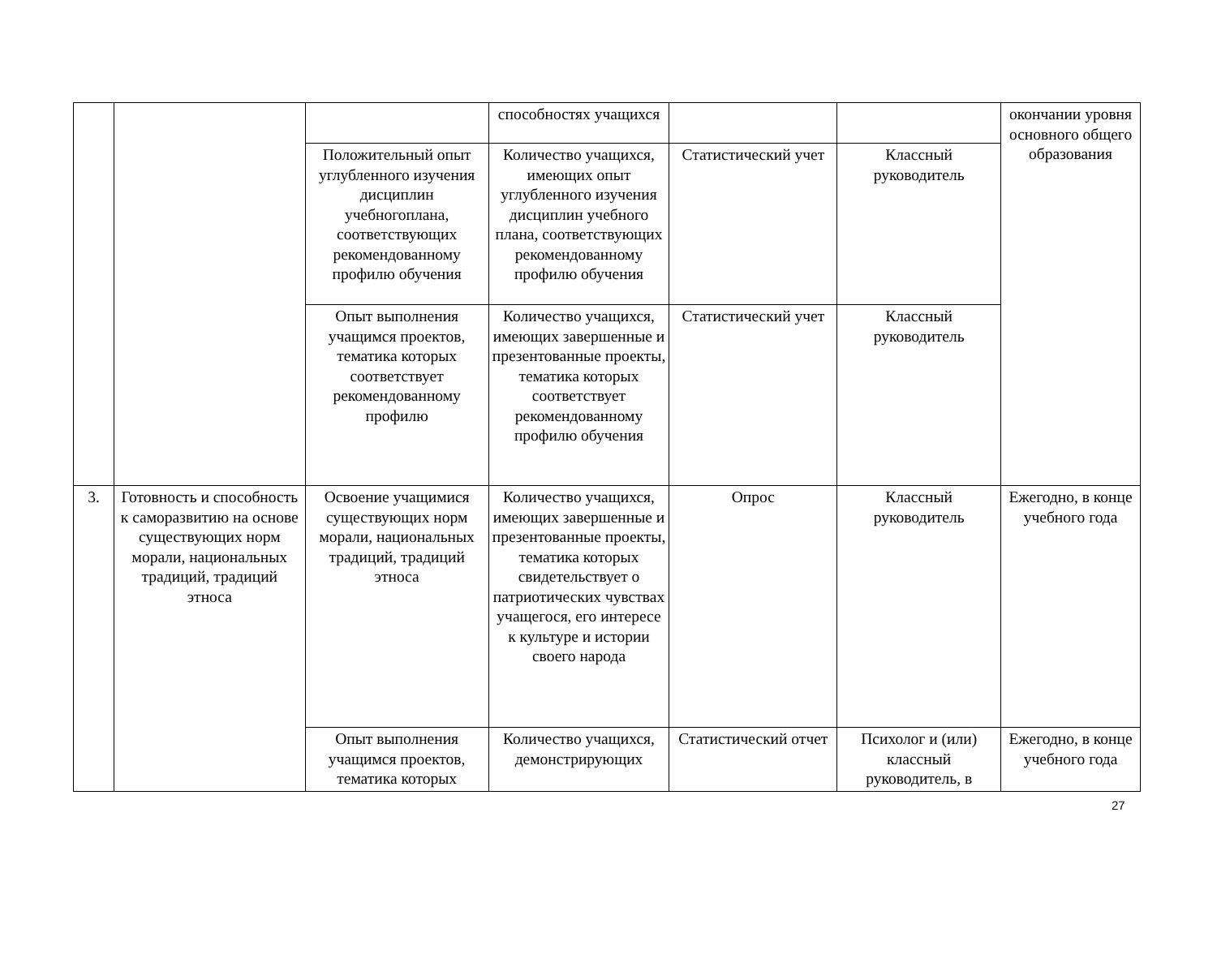| | | | способностях учащихся | | | окончании уровня основного общего образования |
| | | Положительный опыт углубленного изучения дисциплин учебногоплана, соответствующих рекомендованному профилю обучения | Количество учащихся, имеющих опыт углубленного изучения дисциплин учебного плана, соответствующих рекомендованному профилю обучения | Статистический учет | Классный руководитель | |
| | | Опыт выполнения учащимся проектов, тематика которых соответствует рекомендованному профилю | Количество учащихся, имеющих завершенные и презентованные проекты, тематика которых соответствует рекомендованному профилю обучения | Статистический учет | Классный руководитель | |
| 3. | Готовность и способность к саморазвитию на основе существующих норм морали, национальных традиций, традиций этноса | Освоение учащимися существующих норм морали, национальных традиций, традиций этноса | Количество учащихся, имеющих завершенные и презентованные проекты, тематика которых свидетельствует о патриотических чувствах учащегося, его интересе к культуре и истории своего народа | Опрос | Классный руководитель | Ежегодно, в конце учебного года |
| | | Опыт выполнения учащимся проектов, тематика которых | Количество учащихся, демонстрирующих | Статистический отчет | Психолог и (или) классный руководитель, в | Ежегодно, в конце учебного года |
27